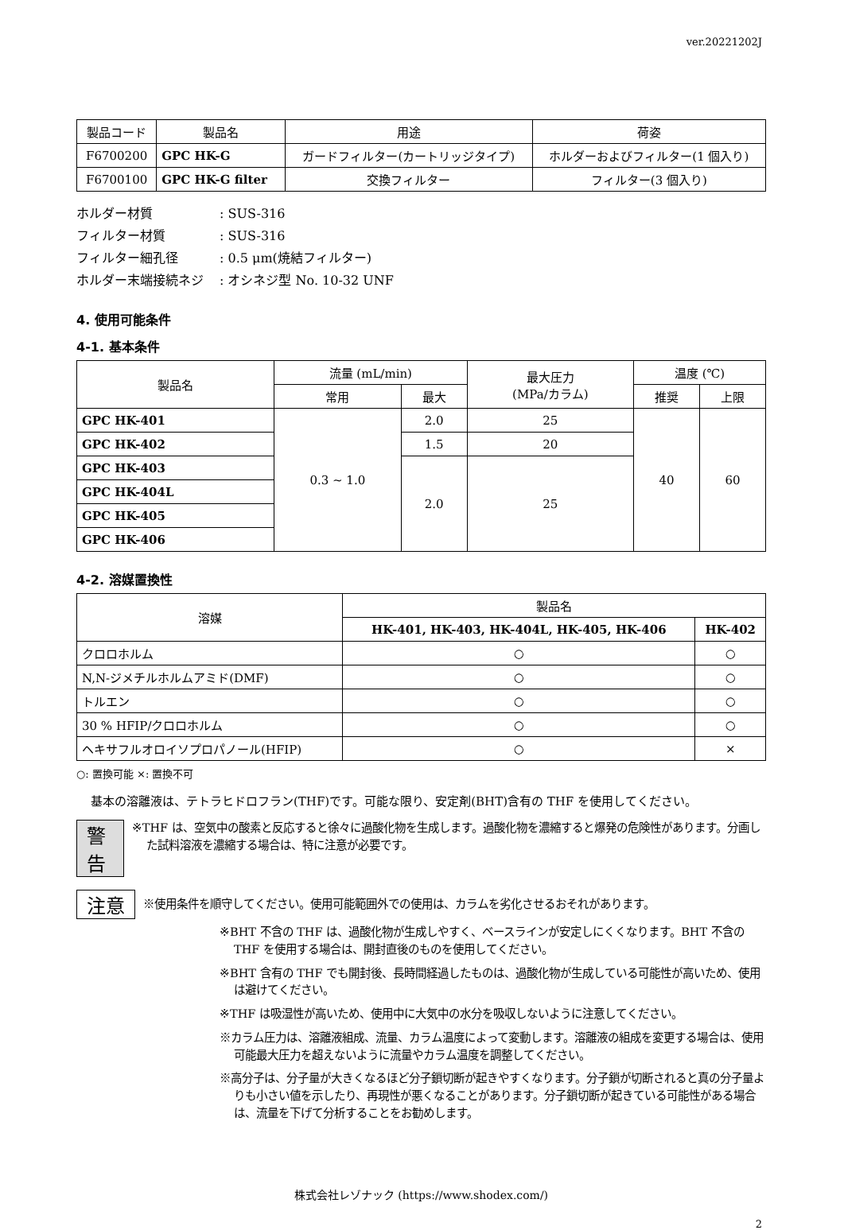ver.20221202J
| 製品コード | 製品名 | 用途 | 荷姿 |
| --- | --- | --- | --- |
| F6700200 | GPC HK-G | ガードフィルター(カートリッジタイプ) | ホルダーおよびフィルター(1 個入り) |
| F6700100 | GPC HK-G filter | 交換フィルター | フィルター(3 個入り) |
ホルダー材質: SUS-316
フィルター材質: SUS-316
フィルター細孔径: 0.5 μm(焼結フィルター)
ホルダー末端接続ネジ: オシネジ型 No. 10-32 UNF
4. 使用可能条件
4-1. 基本条件
| 製品名 | 流量 (mL/min) | | 最大圧力 (MPa/カラム) | 温度 (℃) | |
| --- | --- | --- | --- | --- | --- |
| | 常用 | 最大 | | 推奨 | 上限 |
| GPC HK-401 | 0.3 ~ 1.0 | 2.0 | 25 | 40 | 60 |
| GPC HK-402 | | 1.5 | 20 | | |
| GPC HK-403 | | 2.0 | 25 | | |
| GPC HK-404L | | | | | |
| GPC HK-405 | | | | | |
| GPC HK-406 | | | | | |
4-2. 溶媒置換性
| 溶媒 | 製品名 | |
| --- | --- | --- |
| | HK-401, HK-403, HK-404L, HK-405, HK-406 | HK-402 |
| クロロホルム | ○ | ○ |
| N,N-ジメチルホルムアミド(DMF) | ○ | ○ |
| トルエン | ○ | ○ |
| 30 % HFIP/クロロホルム | ○ | ○ |
| ヘキサフルオロイソプロパノール(HFIP) | ○ | × |
○: 置換可能 ×: 置換不可
基本の溶離液は、テトラヒドロフラン(THF)です。可能な限り、安定剤(BHT)含有の THF を使用してください。
警告
※THF は、空気中の酸素と反応すると徐々に過酸化物を生成します。過酸化物を濃縮すると爆発の危険性があります。分画した試料溶液を濃縮する場合は、特に注意が必要です。
注意
※使用条件を順守してください。使用可能範囲外での使用は、カラムを劣化させるおそれがあります。
※BHT 不含の THF は、過酸化物が生成しやすく、ベースラインが安定しにくくなります。BHT 不含の THF を使用する場合は、開封直後のものを使用してください。
※BHT 含有の THF でも開封後、長時間経過したものは、過酸化物が生成している可能性が高いため、使用は避けてください。
※THF は吸湿性が高いため、使用中に大気中の水分を吸収しないように注意してください。
※カラム圧力は、溶離液組成、流量、カラム温度によって変動します。溶離液の組成を変更する場合は、使用可能最大圧力を超えないように流量やカラム温度を調整してください。
※高分子は、分子量が大きくなるほど分子鎖切断が起きやすくなります。分子鎖が切断されると真の分子量よりも小さい値を示したり、再現性が悪くなることがあります。分子鎖切断が起きている可能性がある場合は、流量を下げて分析することをお勧めします。
株式会社レゾナック (https://www.shodex.com/)
2